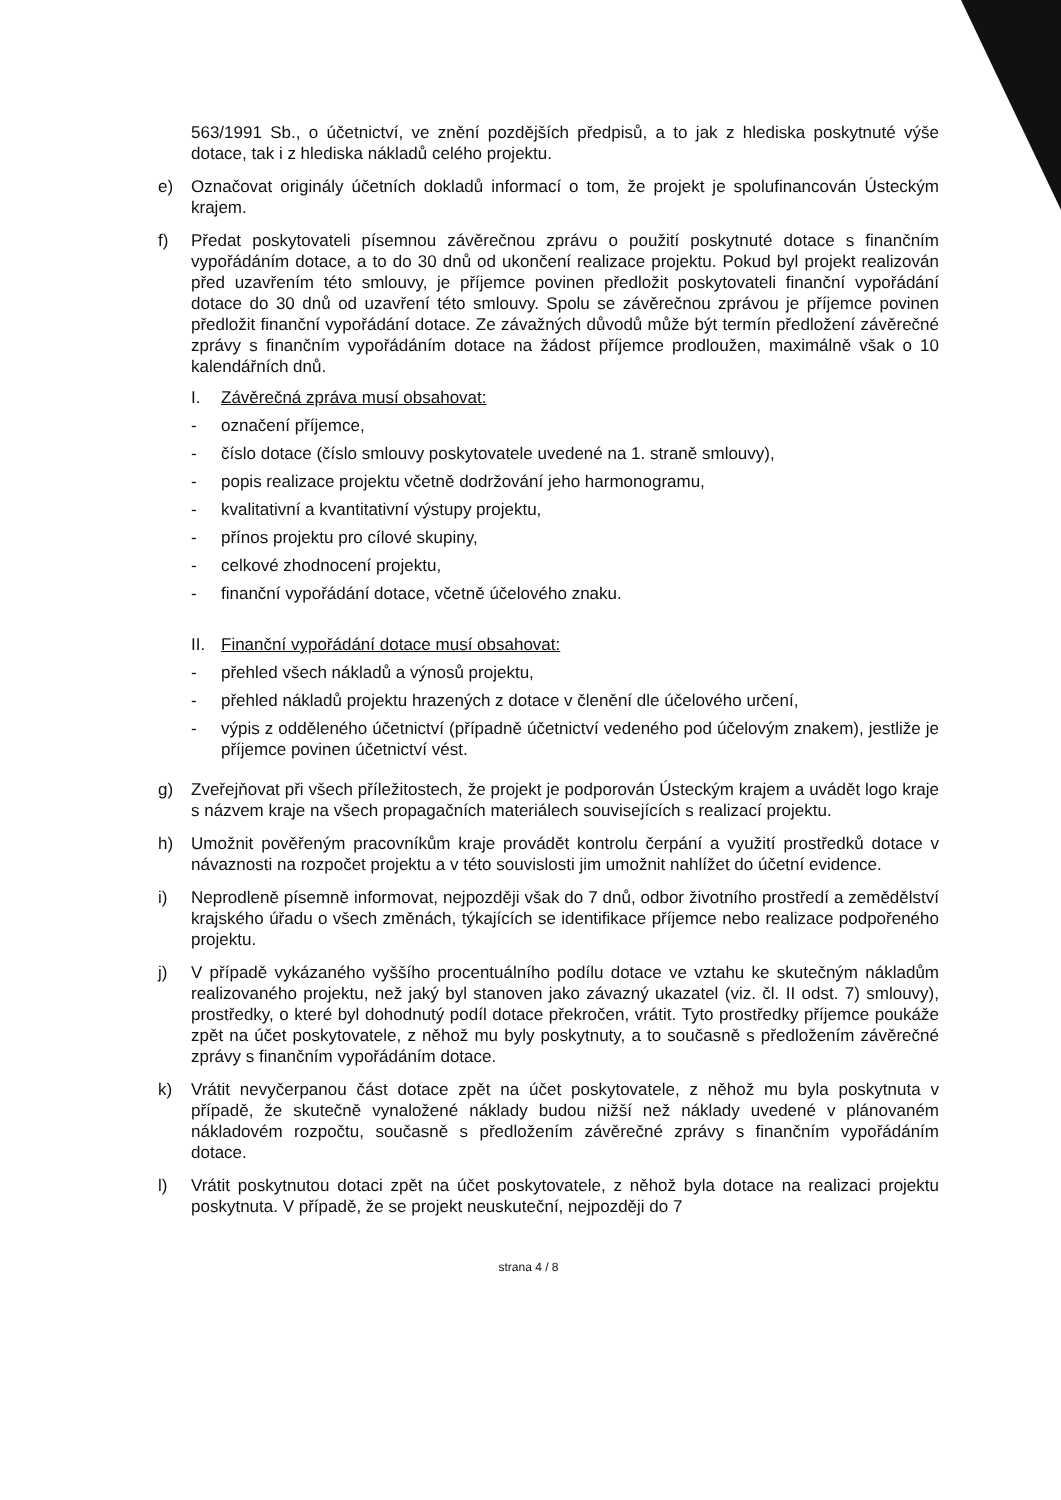563/1991 Sb., o účetnictví, ve znění pozdějších předpisů, a to jak z hlediska poskytnuté výše dotace, tak i z hlediska nákladů celého projektu.
e) Označovat originály účetních dokladů informací o tom, že projekt je spolufinancován Ústeckým krajem.
f) Předat poskytovateli písemnou závěrečnou zprávu o použití poskytnuté dotace s finančním vypořádáním dotace, a to do 30 dnů od ukončení realizace projektu. Pokud byl projekt realizován před uzavřením této smlouvy, je příjemce povinen předložit poskytovateli finanční vypořádání dotace do 30 dnů od uzavření této smlouvy. Spolu se závěrečnou zprávou je příjemce povinen předložit finanční vypořádání dotace. Ze závažných důvodů může být termín předložení závěrečné zprávy s finančním vypořádáním dotace na žádost příjemce prodloužen, maximálně však o 10 kalendářních dnů.
I. Závěrečná zpráva musí obsahovat:
- označení příjemce,
- číslo dotace (číslo smlouvy poskytovatele uvedené na 1. straně smlouvy),
- popis realizace projektu včetně dodržování jeho harmonogramu,
- kvalitativní a kvantitativní výstupy projektu,
- přínos projektu pro cílové skupiny,
- celkové zhodnocení projektu,
- finanční vypořádání dotace, včetně účelového znaku.
II. Finanční vypořádání dotace musí obsahovat:
- přehled všech nákladů a výnosů projektu,
- přehled nákladů projektu hrazených z dotace v členění dle účelového určení,
- výpis z odděleného účetnictví (případně účetnictví vedeného pod účelovým znakem), jestliže je příjemce povinen účetnictví vést.
g) Zveřejňovat při všech příležitostech, že projekt je podporován Ústeckým krajem a uvádět logo kraje s názvem kraje na všech propagačních materiálech souvisejících s realizací projektu.
h) Umožnit pověřeným pracovníkům kraje provádět kontrolu čerpání a využití prostředků dotace v návaznosti na rozpočet projektu a v této souvislosti jim umožnit nahlížet do účetní evidence.
i) Neprodleně písemně informovat, nejpozději však do 7 dnů, odbor životního prostředí a zemědělství krajského úřadu o všech změnách, týkajících se identifikace příjemce nebo realizace podpořeného projektu.
j) V případě vykázaného vyššího procentuálního podílu dotace ve vztahu ke skutečným nákladům realizovaného projektu, než jaký byl stanoven jako závazný ukazatel (viz. čl. II odst. 7) smlouvy), prostředky, o které byl dohodnutý podíl dotace překročen, vrátit. Tyto prostředky příjemce poukáže zpět na účet poskytovatele, z něhož mu byly poskytnuty, a to současně s předložením závěrečné zprávy s finančním vypořádáním dotace.
k) Vrátit nevyčerpanou část dotace zpět na účet poskytovatele, z něhož mu byla poskytnuta v případě, že skutečně vynaložené náklady budou nižší než náklady uvedené v plánovaném nákladovém rozpočtu, současně s předložením závěrečné zprávy s finančním vypořádáním dotace.
l) Vrátit poskytnutou dotaci zpět na účet poskytovatele, z něhož byla dotace na realizaci projektu poskytnuta. V případě, že se projekt neuskuteční, nejpozději do 7
strana 4 / 8